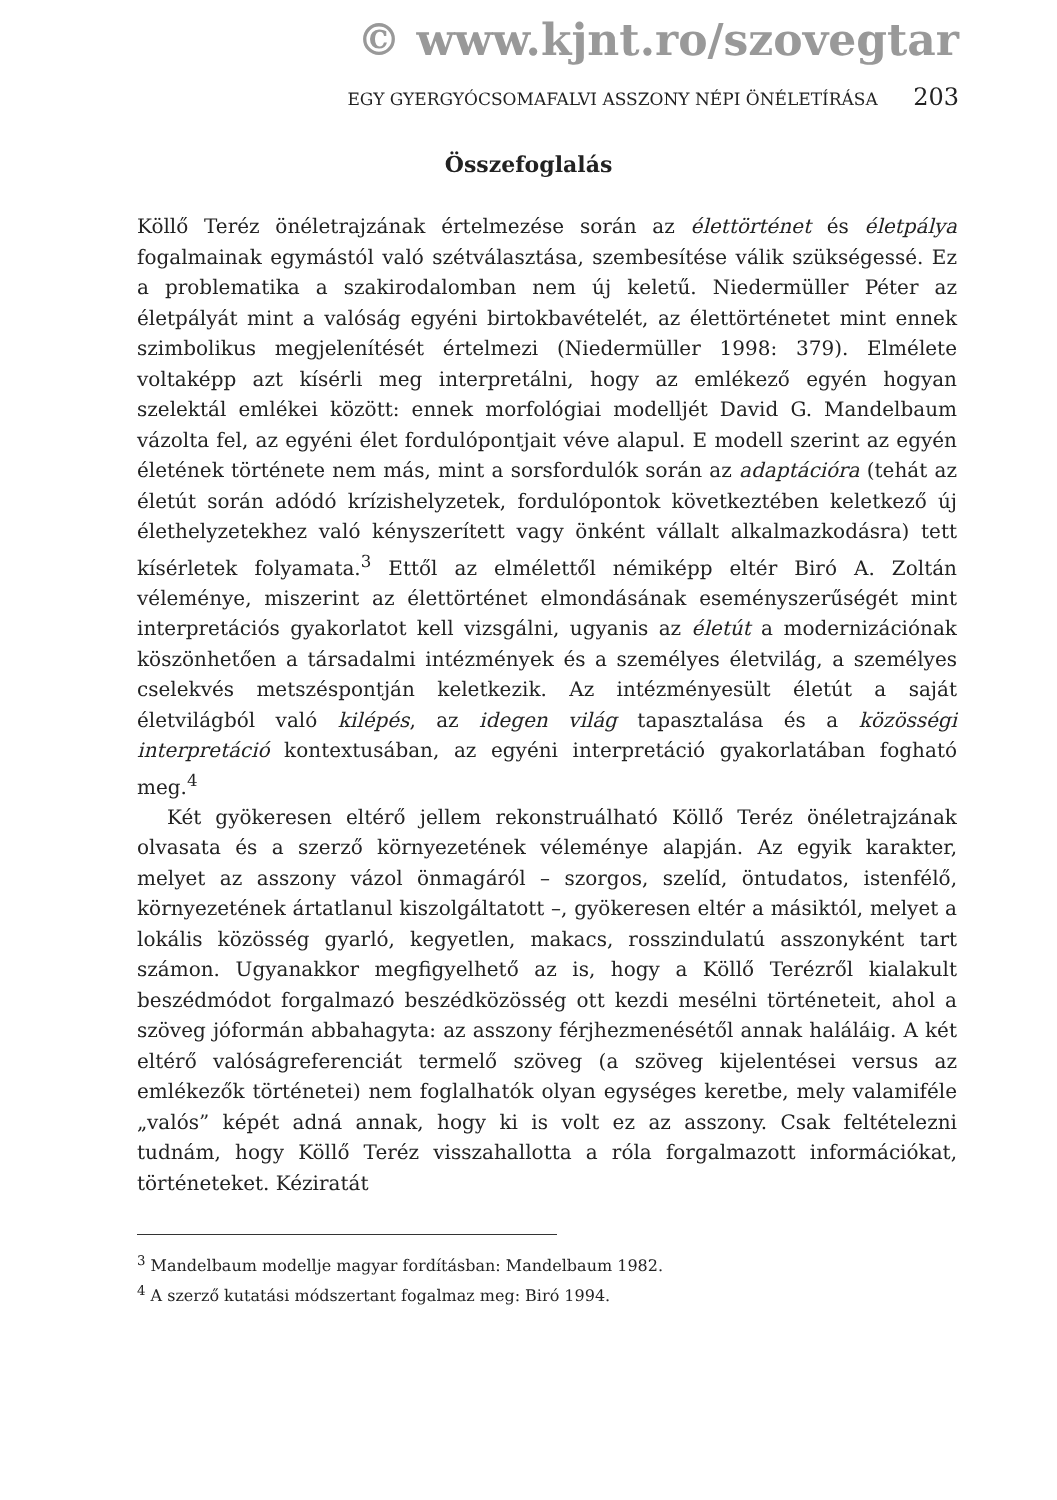© www.kjnt.ro/szovegtar
EGY GYERGYÓCSOMAFALVI ASSZONY NÉPI ÖNÉLETÍRÁSA 203
Összefoglalás
Köllő Teréz önéletrajzának értelmezése során az élettörténet és életpálya fogalmainak egymástól való szétválasztása, szembesítése válik szükségessé. Ez a problematika a szakirodalomban nem új keletű. Niedermüller Péter az életpályát mint a valóság egyéni birtokbavételét, az élettörténetet mint ennek szimbolikus megjelenítését értelmezi (Niedermüller 1998: 379). Elmélete voltaképp azt kísérli meg interpretálni, hogy az emlékező egyén hogyan szelektál emlékei között: ennek morfológiai modelljét David G. Mandelbaum vázolta fel, az egyéni élet fordulópontjait véve alapul. E modell szerint az egyén életének története nem más, mint a sorsfordulók során az adaptációra (tehát az életút során adódó krízishelyzetek, fordulópontok következtében keletkező új élethelyzetekhez való kényszerített vagy önként vállalt alkalmazkodásra) tett kísérletek folyamata.<sup>3</sup> Ettől az elmélettől némiképp eltér Biró A. Zoltán véleménye, miszerint az élettörténet elmondásának eseményszerűségét mint interpretációs gyakorlatot kell vizsgálni, ugyanis az életút a modernizációnak köszönhetően a társadalmi intézmények és a személyes életvilág, a személyes cselekvés metszéspontján keletkezik. Az intézményesült életút a saját életvilágból való kilépés, az idegen világ tapasztalása és a közösségi interpretáció kontextusában, az egyéni interpretáció gyakorlatában fogható meg.<sup>4</sup>
Két gyökeresen eltérő jellem rekonstruálható Köllő Teréz önéletrajzának olvasata és a szerző környezetének véleménye alapján. Az egyik karakter, melyet az asszony vázol önmagáról – szorgos, szelíd, öntudatos, istenfélő, környezetének ártatlanul kiszolgáltatott –, gyökeresen eltér a másiktól, melyet a lokális közösség gyarló, kegyetlen, makacs, rosszindulatú asszonyként tart számon. Ugyanakkor megfigyelhető az is, hogy a Köllő Terézről kialakult beszédmódot forgalmazó beszédközösség ott kezdi mesélni történeteit, ahol a szöveg jóformán abbahagyta: az asszony férjhezmenésétől annak haláláig. A két eltérő valóságreferenciát termelő szöveg (a szöveg kijelentései versus az emlékezők történetei) nem foglalhatók olyan egységes keretbe, mely valamiféle „valós” képét adná annak, hogy ki is volt ez az asszony. Csak feltételezni tudnám, hogy Köllő Teréz visszahallotta a róla forgalmazott információkat, történeteket. Kéziratát
<sup>3</sup> Mandelbaum modellje magyar fordításban: Mandelbaum 1982.
<sup>4</sup> A szerző kutatási módszertant fogalmaz meg: Biró 1994.